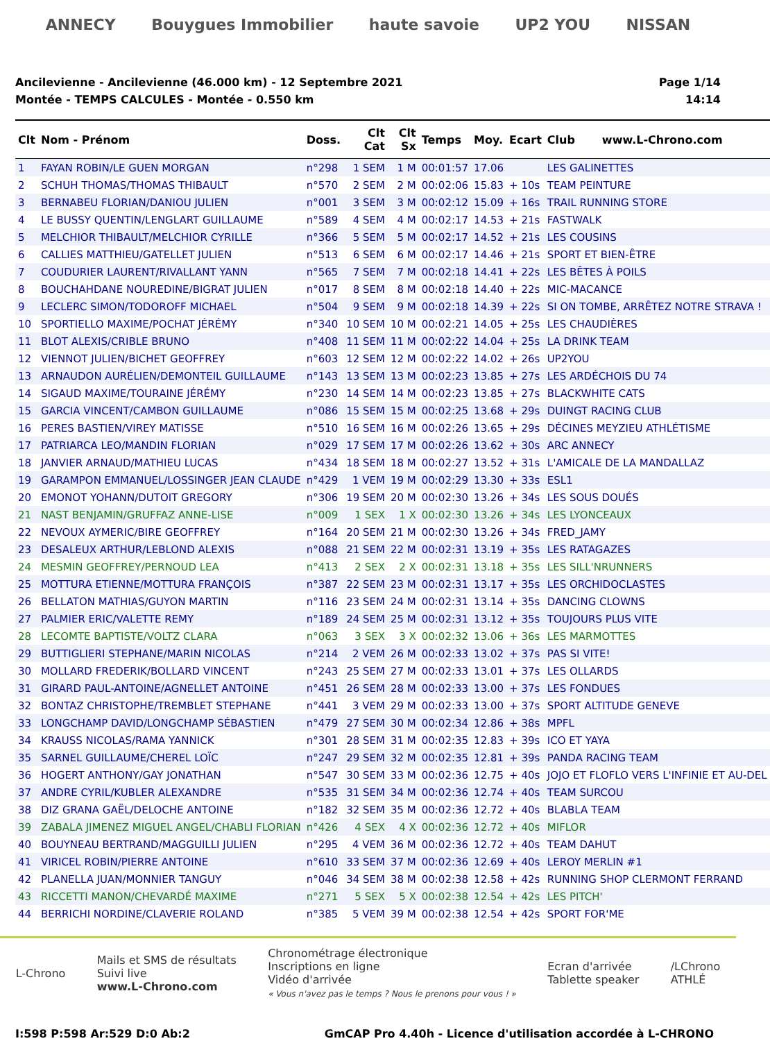ANNECY Bouygues Immobilier haute savoie UP2 YOU NISSAN
Ancilevienne - Ancilevienne (46.000 km) - 12 Septembre 2021
Montée - TEMPS CALCULES - Montée - 0.550 km
Page 1/14
14:14
| Clt | Nom - Prénom | Doss. | Clt Cat | Clt Sx | Temps | Moy. | Ecart | Club www.L-Chrono.com |
| --- | --- | --- | --- | --- | --- | --- | --- | --- |
| 1 | FAYAN ROBIN/LE GUEN MORGAN | n°298 | 1 SEM | 1 M | 00:01:57 | 17.06 | | LES GALINETTES |
| 2 | SCHUH THOMAS/THOMAS THIBAULT | n°570 | 2 SEM | 2 M | 00:02:06 | 15.83 | + 10s | TEAM PEINTURE |
| 3 | BERNABEU FLORIAN/DANIOU JULIEN | n°001 | 3 SEM | 3 M | 00:02:12 | 15.09 | + 16s | TRAIL RUNNING STORE |
| 4 | LE BUSSY QUENTIN/LENGLART GUILLAUME | n°589 | 4 SEM | 4 M | 00:02:17 | 14.53 | + 21s | FASTWALK |
| 5 | MELCHIOR THIBAULT/MELCHIOR CYRILLE | n°366 | 5 SEM | 5 M | 00:02:17 | 14.52 | + 21s | LES COUSINS |
| 6 | CALLIES MATTHIEU/GATELLET JULIEN | n°513 | 6 SEM | 6 M | 00:02:17 | 14.46 | + 21s | SPORT ET BIEN-ÊTRE |
| 7 | COUDURIER LAURENT/RIVALLANT YANN | n°565 | 7 SEM | 7 M | 00:02:18 | 14.41 | + 22s | LES BÊTES À POILS |
| 8 | BOUCHAHDANE NOUREDINE/BIGRAT JULIEN | n°017 | 8 SEM | 8 M | 00:02:18 | 14.40 | + 22s | MIC-MACANCE |
| 9 | LECLERC SIMON/TODOROFF MICHAEL | n°504 | 9 SEM | 9 M | 00:02:18 | 14.39 | + 22s | SI ON TOMBE, ARRÊTEZ NOTRE STRAVA ! |
| 10 | SPORTIELLO MAXIME/POCHAT JÉRÉMY | n°340 | 10 SEM | 10 M | 00:02:21 | 14.05 | + 25s | LES CHAUDIÈRES |
| 11 | BLOT ALEXIS/CRIBLE BRUNO | n°408 | 11 SEM | 11 M | 00:02:22 | 14.04 | + 25s | LA DRINK TEAM |
| 12 | VIENNOT JULIEN/BICHET GEOFFREY | n°603 | 12 SEM | 12 M | 00:02:22 | 14.02 | + 26s | UP2YOU |
| 13 | ARNAUDON AURÉLIEN/DEMONTEIL GUILLAUME | n°143 | 13 SEM | 13 M | 00:02:23 | 13.85 | + 27s | LES ARDÉCHOIS DU 74 |
| 14 | SIGAUD MAXIME/TOURAINE JÉRÉMY | n°230 | 14 SEM | 14 M | 00:02:23 | 13.85 | + 27s | BLACKWHITE CATS |
| 15 | GARCIA VINCENT/CAMBON GUILLAUME | n°086 | 15 SEM | 15 M | 00:02:25 | 13.68 | + 29s | DUINGT RACING CLUB |
| 16 | PERES BASTIEN/VIREY MATISSE | n°510 | 16 SEM | 16 M | 00:02:26 | 13.65 | + 29s | DÉCINES MEYZIEU ATHLÉTISME |
| 17 | PATRIARCA LEO/MANDIN FLORIAN | n°029 | 17 SEM | 17 M | 00:02:26 | 13.62 | + 30s | ARC ANNECY |
| 18 | JANVIER ARNAUD/MATHIEU LUCAS | n°434 | 18 SEM | 18 M | 00:02:27 | 13.52 | + 31s | L'AMICALE DE LA MANDALLAZ |
| 19 | GARAMPON EMMANUEL/LOSSINGER JEAN CLAUDE | n°429 | 1 VEM | 19 M | 00:02:29 | 13.30 | + 33s | ESL1 |
| 20 | EMONOT YOHANN/DUTOIT GREGORY | n°306 | 19 SEM | 20 M | 00:02:30 | 13.26 | + 34s | LES SOUS DOUÉS |
| 21 | NAST BENJAMIN/GRUFFAZ ANNE-LISE | n°009 | 1 SEX | 1 X | 00:02:30 | 13.26 | + 34s | LES LYONCEAUX |
| 22 | NEVOUX AYMERIC/BIRE GEOFFREY | n°164 | 20 SEM | 21 M | 00:02:30 | 13.26 | + 34s | FRED_JAMY |
| 23 | DESALEUX ARTHUR/LEBLOND ALEXIS | n°088 | 21 SEM | 22 M | 00:02:31 | 13.19 | + 35s | LES RATAGAZES |
| 24 | MESMIN GEOFFREY/PERNOUD LEA | n°413 | 2 SEX | 2 X | 00:02:31 | 13.18 | + 35s | LES SILL'NRUNNERS |
| 25 | MOTTURA ETIENNE/MOTTURA FRANÇOIS | n°387 | 22 SEM | 23 M | 00:02:31 | 13.17 | + 35s | LES ORCHIDOCLASTES |
| 26 | BELLATON MATHIAS/GUYON MARTIN | n°116 | 23 SEM | 24 M | 00:02:31 | 13.14 | + 35s | DANCING CLOWNS |
| 27 | PALMIER ERIC/VALETTE REMY | n°189 | 24 SEM | 25 M | 00:02:31 | 13.12 | + 35s | TOUJOURS PLUS VITE |
| 28 | LECOMTE BAPTISTE/VOLTZ CLARA | n°063 | 3 SEX | 3 X | 00:02:32 | 13.06 | + 36s | LES MARMOTTES |
| 29 | BUTTIGLIERI STEPHANE/MARIN NICOLAS | n°214 | 2 VEM | 26 M | 00:02:33 | 13.02 | + 37s | PAS SI VITE! |
| 30 | MOLLARD FREDERIK/BOLLARD VINCENT | n°243 | 25 SEM | 27 M | 00:02:33 | 13.01 | + 37s | LES OLLARDS |
| 31 | GIRARD PAUL-ANTOINE/AGNELLET ANTOINE | n°451 | 26 SEM | 28 M | 00:02:33 | 13.00 | + 37s | LES FONDUES |
| 32 | BONTAZ CHRISTOPHE/TREMBLET STEPHANE | n°441 | 3 VEM | 29 M | 00:02:33 | 13.00 | + 37s | SPORT ALTITUDE GENEVE |
| 33 | LONGCHAMP DAVID/LONGCHAMP SÉBASTIEN | n°479 | 27 SEM | 30 M | 00:02:34 | 12.86 | + 38s | MPFL |
| 34 | KRAUSS NICOLAS/RAMA YANNICK | n°301 | 28 SEM | 31 M | 00:02:35 | 12.83 | + 39s | ICO ET YAYA |
| 35 | SARNEL GUILLAUME/CHEREL LOÏC | n°247 | 29 SEM | 32 M | 00:02:35 | 12.81 | + 39s | PANDA RACING TEAM |
| 36 | HOGERT ANTHONY/GAY JONATHAN | n°547 | 30 SEM | 33 M | 00:02:36 | 12.75 | + 40s | JOJO ET FLOFLO VERS L'INFINIE ET AU-DEL |
| 37 | ANDRE CYRIL/KUBLER ALEXANDRE | n°535 | 31 SEM | 34 M | 00:02:36 | 12.74 | + 40s | TEAM SURCOU |
| 38 | DIZ GRANA GAËL/DELOCHE ANTOINE | n°182 | 32 SEM | 35 M | 00:02:36 | 12.72 | + 40s | BLABLA TEAM |
| 39 | ZABALA JIMENEZ MIGUEL ANGEL/CHABLI FLORIAN | n°426 | 4 SEX | 4 X | 00:02:36 | 12.72 | + 40s | MIFLOR |
| 40 | BOUYNEAU BERTRAND/MAGGUILLI JULIEN | n°295 | 4 VEM | 36 M | 00:02:36 | 12.72 | + 40s | TEAM DAHUT |
| 41 | VIRICEL ROBIN/PIERRE ANTOINE | n°610 | 33 SEM | 37 M | 00:02:36 | 12.69 | + 40s | LEROY MERLIN #1 |
| 42 | PLANELLA JUAN/MONNIER TANGUY | n°046 | 34 SEM | 38 M | 00:02:38 | 12.58 | + 42s | RUNNING SHOP CLERMONT FERRAND |
| 43 | RICCETTI MANON/CHEVARDÉ MAXIME | n°271 | 5 SEX | 5 X | 00:02:38 | 12.54 | + 42s | LES PITCH' |
| 44 | BERRICHI NORDINE/CLAVERIE ROLAND | n°385 | 5 VEM | 39 M | 00:02:38 | 12.54 | + 42s | SPORT FOR'ME |
L-Chrono
Mails et SMS de résultats
Suivi live
www.L-Chrono.com
Chronométrage électronique
Inscriptions en ligne
Vidéo d'arrivée
« Vous n'avez pas le temps ? Nous le prenons pour vous ! »
Ecran d'arrivée
Tablette speaker
/LChrono
ATHLÉ
I:598 P:598 Ar:529 D:0 Ab:2 GmCAP Pro 4.40h - Licence d'utilisation accordée à L-CHRONO